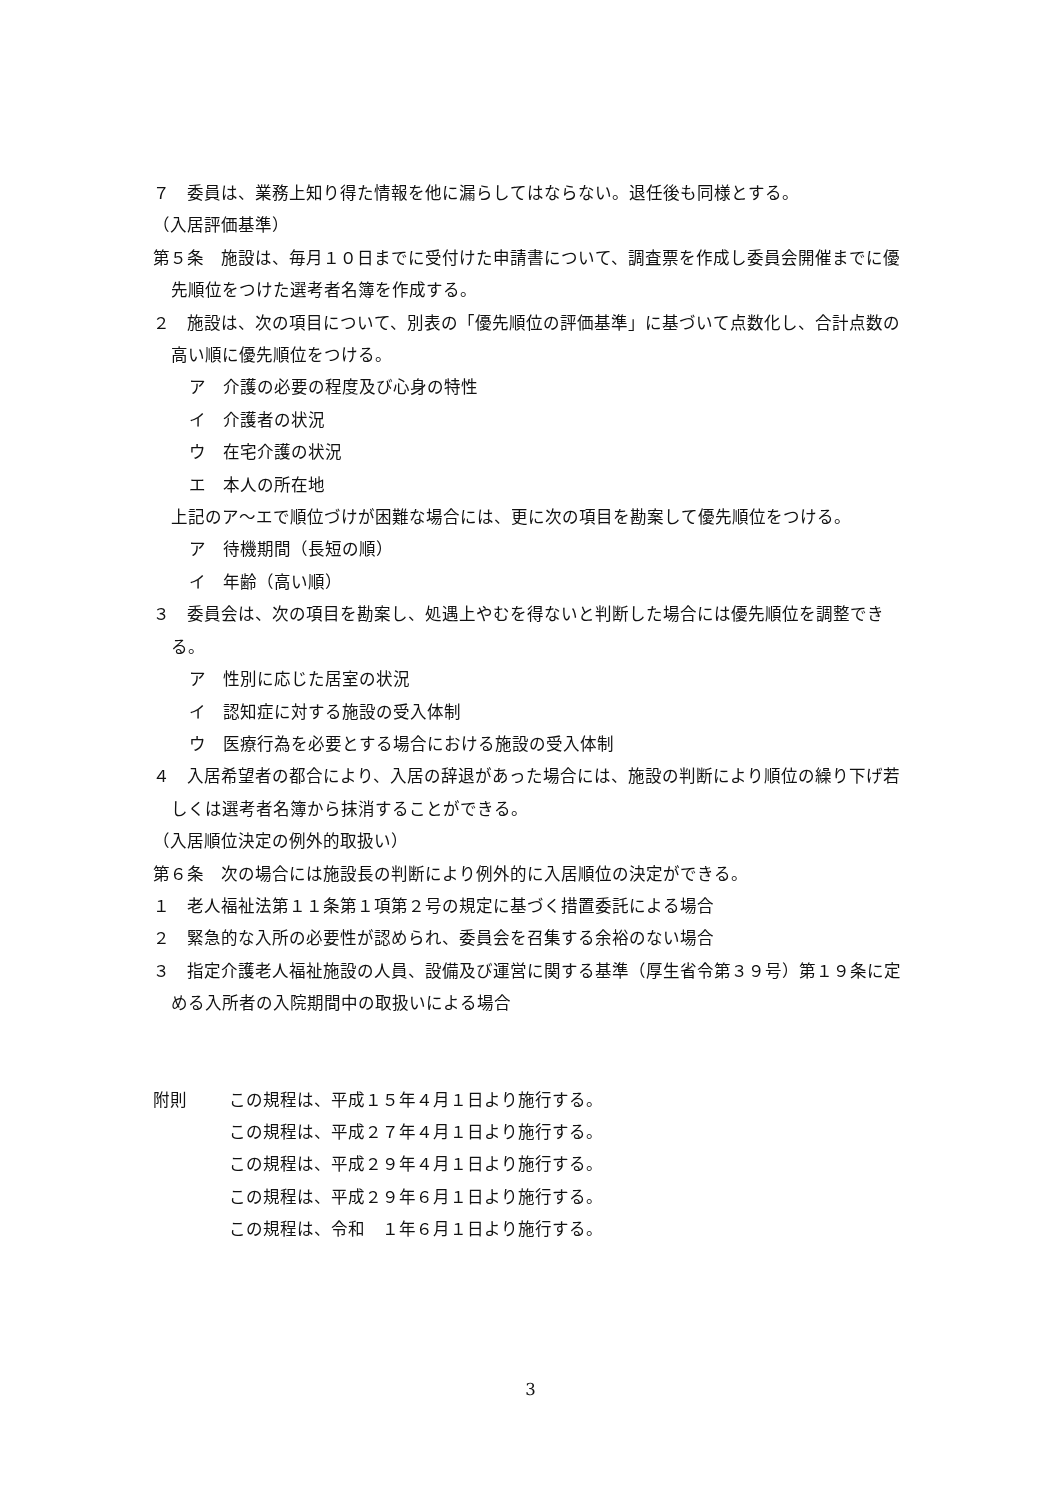７　委員は、業務上知り得た情報を他に漏らしてはならない。退任後も同様とする。
（入居評価基準）
第５条　施設は、毎月１０日までに受付けた申請書について、調査票を作成し委員会開催までに優先順位をつけた選考者名簿を作成する。
２　施設は、次の項目について、別表の「優先順位の評価基準」に基づいて点数化し、合計点数の高い順に優先順位をつける。
ア　介護の必要の程度及び心身の特性
イ　介護者の状況
ウ　在宅介護の状況
エ　本人の所在地
上記のア～エで順位づけが困難な場合には、更に次の項目を勘案して優先順位をつける。
ア　待機期間（長短の順）
イ　年齢（高い順）
３　委員会は、次の項目を勘案し、処遇上やむを得ないと判断した場合には優先順位を調整できる。
ア　性別に応じた居室の状況
イ　認知症に対する施設の受入体制
ウ　医療行為を必要とする場合における施設の受入体制
４　入居希望者の都合により、入居の辞退があった場合には、施設の判断により順位の繰り下げ若しくは選考者名簿から抹消することができる。
（入居順位決定の例外的取扱い）
第６条　次の場合には施設長の判断により例外的に入居順位の決定ができる。
１　老人福祉法第１１条第１項第２号の規定に基づく措置委託による場合
２　緊急的な入所の必要性が認められ、委員会を召集する余裕のない場合
３　指定介護老人福祉施設の人員、設備及び運営に関する基準（厚生省令第３９号）第１９条に定める入所者の入院期間中の取扱いによる場合
附則 この規程は、平成１５年４月１日より施行する。
この規程は、平成２７年４月１日より施行する。
この規程は、平成２９年４月１日より施行する。
この規程は、平成２９年６月１日より施行する。
この規程は、令和　１年６月１日より施行する。
3